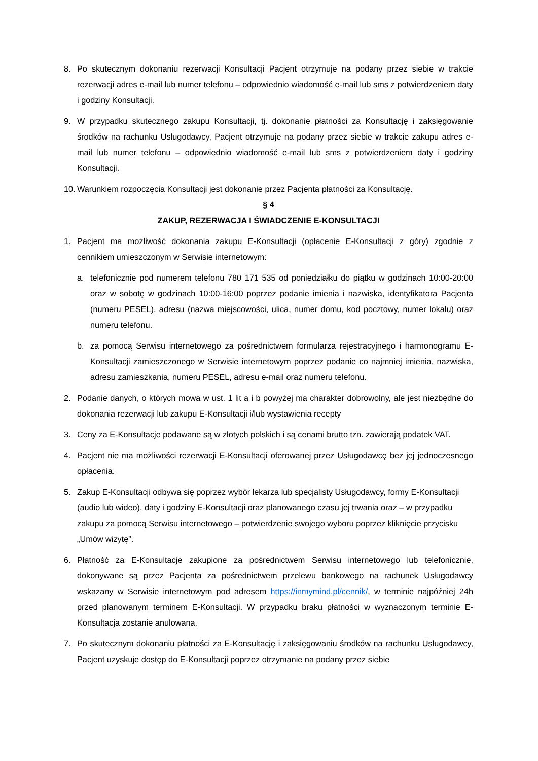8. Po skutecznym dokonaniu rezerwacji Konsultacji Pacjent otrzymuje na podany przez siebie w trakcie rezerwacji adres e-mail lub numer telefonu – odpowiednio wiadomość e-mail lub sms z potwierdzeniem daty i godziny Konsultacji.
9. W przypadku skutecznego zakupu Konsultacji, tj. dokonanie płatności za Konsultację i zaksięgowanie środków na rachunku Usługodawcy, Pacjent otrzymuje na podany przez siebie w trakcie zakupu adres e-mail lub numer telefonu – odpowiednio wiadomość e-mail lub sms z potwierdzeniem daty i godziny Konsultacji.
10.
Warunkiem rozpoczęcia Konsultacji jest dokonanie przez Pacjenta płatności za Konsultację.
§ 4
ZAKUP, REZERWACJA I ŚWIADCZENIE E-KONSULTACJI
1. Pacjent ma możliwość dokonania zakupu E-Konsultacji (opłacenie E-Konsultacji z góry) zgodnie z cennikiem umieszczonym w Serwisie internetowym:
a. telefonicznie pod numerem telefonu 780 171 535 od poniedziałku do piątku w godzinach 10:00-20:00 oraz w sobotę w godzinach 10:00-16:00 poprzez podanie imienia i nazwiska, identyfikatora Pacjenta (numeru PESEL), adresu (nazwa miejscowości, ulica, numer domu, kod pocztowy, numer lokalu) oraz numeru telefonu.
b. za pomocą Serwisu internetowego za pośrednictwem formularza rejestracyjnego i harmonogramu E-Konsultacji zamieszczonego w Serwisie internetowym poprzez podanie co najmniej imienia, nazwiska, adresu zamieszkania, numeru PESEL, adresu e-mail oraz numeru telefonu.
2. Podanie danych, o których mowa w ust. 1 lit a i b powyżej ma charakter dobrowolny, ale jest niezbędne do dokonania rezerwacji lub zakupu E-Konsultacji i/lub wystawienia recepty
3. Ceny za E-Konsultacje podawane są w złotych polskich i są cenami brutto tzn. zawierają podatek VAT.
4. Pacjent nie ma możliwości rezerwacji E-Konsultacji oferowanej przez Usługodawcę bez jej jednoczesnego opłacenia.
5. Zakup E-Konsultacji odbywa się poprzez wybór lekarza lub specjalisty Usługodawcy, formy E-Konsultacji (audio lub wideo), daty i godziny E-Konsultacji oraz planowanego czasu jej trwania oraz – w przypadku zakupu za pomocą Serwisu internetowego – potwierdzenie swojego wyboru poprzez kliknięcie przycisku „Umów wizytę”.
6. Płatność za E-Konsultacje zakupione za pośrednictwem Serwisu internetowego lub telefonicznie, dokonywane są przez Pacjenta za pośrednictwem przelewu bankowego na rachunek Usługodawcy wskazany w Serwisie internetowym pod adresem https://inmymind.pl/cennik/, w terminie najpóźniej 24h przed planowanym terminem E-Konsultacji. W przypadku braku płatności w wyznaczonym terminie E-Konsultacja zostanie anulowana.
7. Po skutecznym dokonaniu płatności za E-Konsultację i zaksięgowaniu środków na rachunku Usługodawcy, Pacjent uzyskuje dostęp do E-Konsultacji poprzez otrzymanie na podany przez siebie